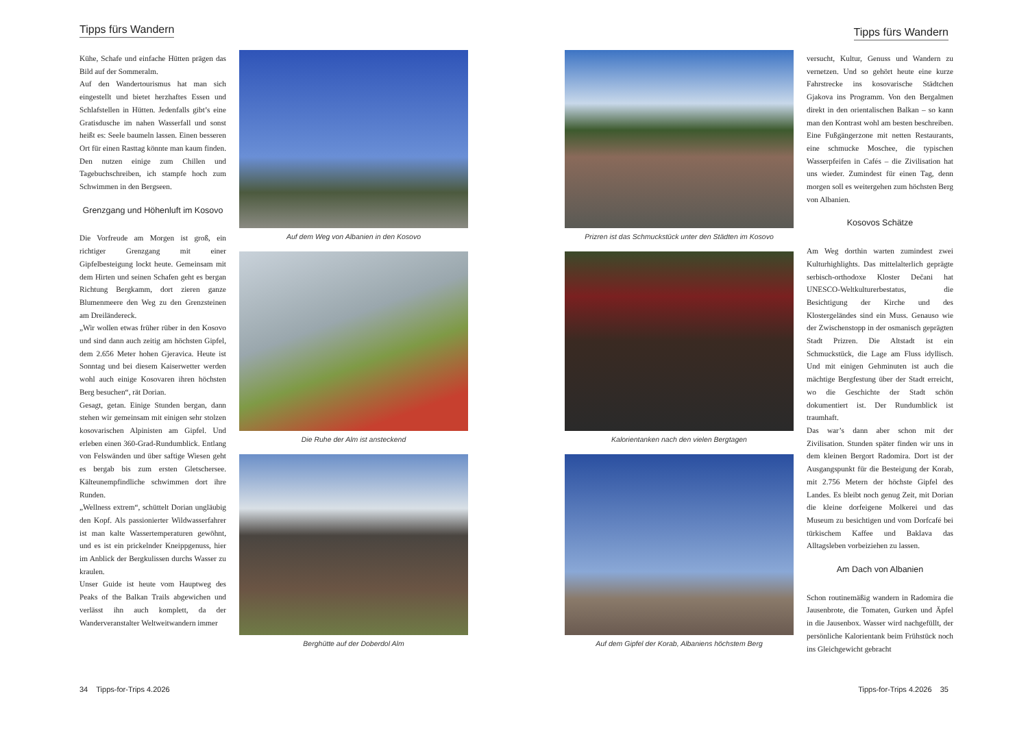Tipps fürs Wandern
Kühe, Schafe und einfache Hütten prägen das Bild auf der Sommeralm.
Auf den Wandertourismus hat man sich eingestellt und bietet herzhaftes Essen und Schlafstellen in Hütten. Jedenfalls gibt’s eine Gratisdusche im nahen Wasserfall und sonst heißt es: Seele baumeln lassen. Einen besseren Ort für einen Rasttag könnte man kaum finden. Den nutzen einige zum Chillen und Tagebuchschreiben, ich stampfe hoch zum Schwimmen in den Bergseen.
Grenzgang und Höhenluft im Kosovo
Die Vorfreude am Morgen ist groß, ein richtiger Grenzgang mit einer Gipfelbesteigung lockt heute. Gemeinsam mit dem Hirten und seinen Schafen geht es bergan Richtung Bergkamm, dort zieren ganze Blumenmeere den Weg zu den Grenzsteinen am Dreiländereck.
„Wir wollen etwas früher rüber in den Kosovo und sind dann auch zeitig am höchsten Gipfel, dem 2.656 Meter hohen Gjeravica. Heute ist Sonntag und bei diesem Kaiserwetter werden wohl auch einige Kosovaren ihren höchsten Berg besuchen“, rät Dorian.
Gesagt, getan. Einige Stunden bergan, dann stehen wir gemeinsam mit einigen sehr stolzen kosovarischen Alpinisten am Gipfel. Und erleben einen 360-Grad-Rundumblick. Entlang von Felswänden und über saftige Wiesen geht es bergab bis zum ersten Gletschersee. Kälteunempfindliche schwimmen dort ihre Runden.
„Wellness extrem“, schüttelt Dorian ungläubig den Kopf. Als passionierter Wildwasserfahrer ist man kalte Wassertemperaturen gewöhnt, und es ist ein prickelnder Kneippgenuss, hier im Anblick der Bergkulissen durchs Wasser zu kraulen.
Unser Guide ist heute vom Hauptweg des Peaks of the Balkan Trails abgewichen und verlässt ihn auch komplett, da der Wanderveranstalter Weltweitwandern immer
Auf dem Weg von Albanien in den Kosovo
Die Ruhe der Alm ist ansteckend
Berghütte auf der Doberdol Alm
34 Tipps-for-Trips 4.2026
Tipps fürs Wandern
Prizren ist das Schmuckstück unter den Städten im Kosovo
Kalorientanken nach den vielen Bergtagen
Auf dem Gipfel der Korab, Albaniens höchstem Berg
versucht, Kultur, Genuss und Wandern zu vernetzen. Und so gehört heute eine kurze Fahrstrecke ins kosovarische Städtchen Gjakova ins Programm. Von den Bergalmen direkt in den orientalischen Balkan – so kann man den Kontrast wohl am besten beschreiben. Eine Fußgängerzone mit netten Restaurants, eine schmucke Moschee, die typischen Wasserpfeifen in Cafés – die Zivilisation hat uns wieder. Zumindest für einen Tag, denn morgen soll es weitergehen zum höchsten Berg von Albanien.
Kosovos Schätze
Am Weg dorthin warten zumindest zwei Kulturhighlights. Das mittelalterlich geprägte serbisch-orthodoxe Kloster Dečani hat UNESCO-Weltkulturerbestatus, die Besichtigung der Kirche und des Klostergeländes sind ein Muss. Genauso wie der Zwischenstopp in der osmanisch geprägten Stadt Prizren. Die Altstadt ist ein Schmuckstück, die Lage am Fluss idyllisch. Und mit einigen Gehminuten ist auch die mächtige Bergfestung über der Stadt erreicht, wo die Geschichte der Stadt schön dokumentiert ist. Der Rundumblick ist traumhaft.
Das war’s dann aber schon mit der Zivilisation. Stunden später finden wir uns in dem kleinen Bergort Radomira. Dort ist der Ausgangspunkt für die Besteigung der Korab, mit 2.756 Metern der höchste Gipfel des Landes. Es bleibt noch genug Zeit, mit Dorian die kleine dorfeigene Molkerei und das Museum zu besichtigen und vom Dorfcafé bei türkischem Kaffee und Baklava das Alltagsleben vorbeiziehen zu lassen.
Am Dach von Albanien
Schon routinemäßig wandern in Radomira die Jausenbrote, die Tomaten, Gurken und Äpfel in die Jausenbox. Wasser wird nachgefüllt, der persönliche Kalorientank beim Frühstück noch ins Gleichgewicht gebracht
Tipps-for-Trips 4.2026 35